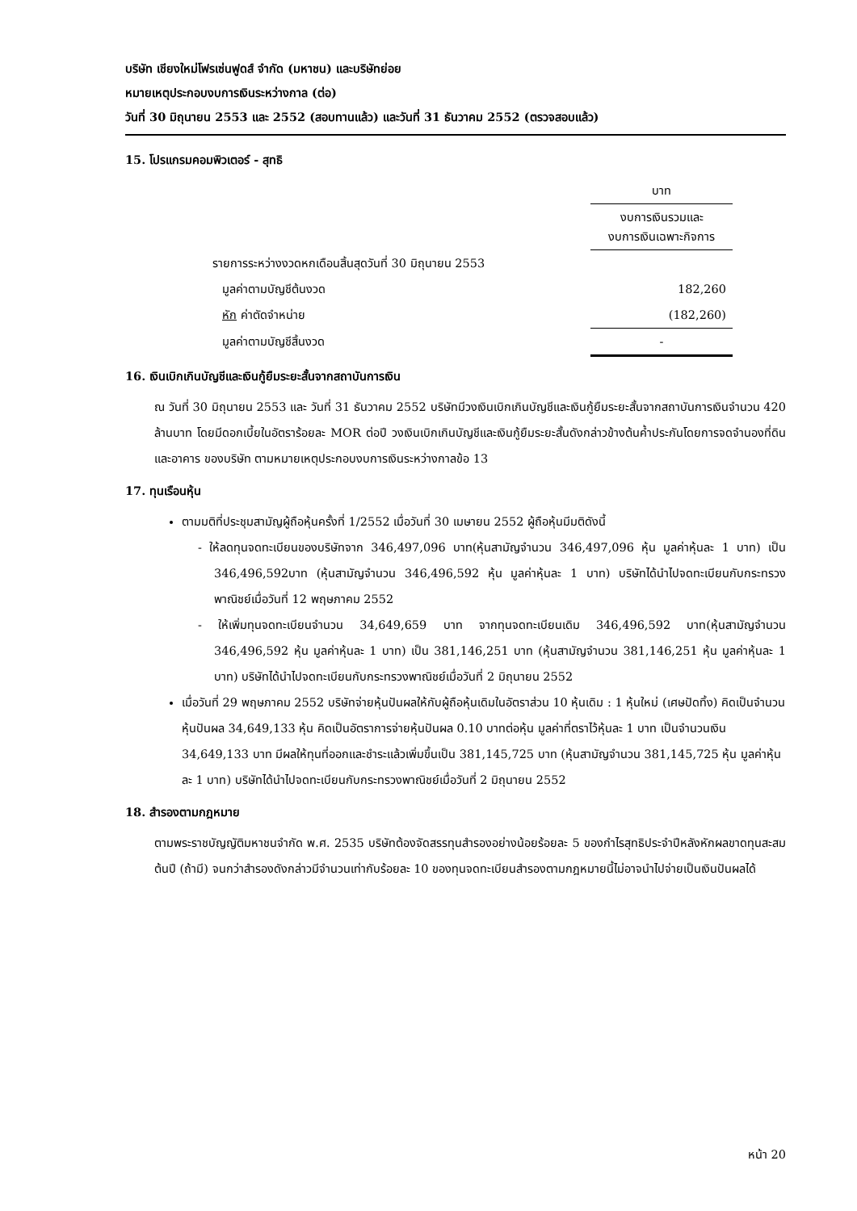บริษัท เชียงใหม่โฟรเซ่นฟูดส์ จำกัด (มหาชน) และบริษัทย่อย
หมายเหตุประกอบงบการเงินระหว่างกาล (ต่อ)
วันที่ 30 มิถุนายน 2553 และ 2552 (สอบทานแล้ว) และวันที่ 31 ธันวาคม 2552 (ตรวจสอบแล้ว)
15. โปรแกรมคอมพิวเตอร์ - สุทธิ
| | บาท |
| | งบการเงินรวมและ งบการเงินเฉพาะกิจการ |
| รายการระหว่างงวดหกเดือนสิ้นสุดวันที่ 30 มิถุนายน 2553 | |
| มูลค่าตามบัญชีต้นงวด | 182,260 |
| หัก ค่าตัดจำหน่าย | (182,260) |
| มูลค่าตามบัญชีสิ้นงวด | - |
16. เงินเบิกเกินบัญชีและเงินกู้ยืมระยะสั้นจากสถาบันการเงิน
ณ วันที่ 30 มิถุนายน 2553 และ วันที่ 31 ธันวาคม 2552 บริษัทมีวงเงินเบิกเกินบัญชีและเงินกู้ยืมระยะสั้นจากสถาบันการเงินจำนวน 420 ล้านบาท โดยมีดอกเบี้ยในอัตราร้อยละ MOR ต่อปี วงเงินเบิกเกินบัญชีและเงินกู้ยืมระยะสั้นดังกล่าวข้างต้นค้ำประกันโดยการจดจำนองที่ดินและอาคาร ของบริษัท ตามหมายเหตุประกอบงบการเงินระหว่างกาลข้อ 13
17. ทุนเรือนหุ้น
ตามมติที่ประชุมสามัญผู้ถือหุ้นครั้งที่ 1/2552 เมื่อวันที่ 30 เมษายน 2552 ผู้ถือหุ้นมีมติดังนี้
- ให้ลดทุนจดทะเบียนของบริษัทจาก 346,497,096 บาท(หุ้นสามัญจำนวน 346,497,096 หุ้น มูลค่าหุ้นละ 1 บาท) เป็น 346,496,592บาท (หุ้นสามัญจำนวน 346,496,592 หุ้น มูลค่าหุ้นละ 1 บาท) บริษัทได้นำไปจดทะเบียนกับกระทรวงพาณิชย์เมื่อวันที่ 12 พฤษภาคม 2552
- ให้เพิ่มทุนจดทะเบียนจำนวน 34,649,659 บาท จากทุนจดทะเบียนเดิม 346,496,592 บาท(หุ้นสามัญจำนวน 346,496,592 หุ้น มูลค่าหุ้นละ 1 บาท) เป็น 381,146,251 บาท (หุ้นสามัญจำนวน 381,146,251 หุ้น มูลค่าหุ้นละ 1 บาท) บริษัทได้นำไปจดทะเบียนกับกระทรวงพาณิชย์เมื่อวันที่ 2 มิถุนายน 2552
เมื่อวันที่ 29 พฤษภาคม 2552 บริษัทจ่ายหุ้นปันผลให้กับผู้ถือหุ้นเดิมในอัตราส่วน 10 หุ้นเดิม : 1 หุ้นใหม่ (เศษปัดทิ้ง) คิดเป็นจำนวนหุ้นปันผล 34,649,133 หุ้น คิดเป็นอัตราการจ่ายหุ้นปันผล 0.10 บาทต่อหุ้น มูลค่าที่ตราไว้หุ้นละ 1 บาท เป็นจำนวนเงิน 34,649,133 บาท มีผลให้ทุนที่ออกและชำระแล้วเพิ่มขึ้นเป็น 381,145,725 บาท (หุ้นสามัญจำนวน 381,145,725 หุ้น มูลค่าหุ้นละ 1 บาท) บริษัทได้นำไปจดทะเบียนกับกระทรวงพาณิชย์เมื่อวันที่ 2 มิถุนายน 2552
18. สำรองตามกฎหมาย
ตามพระราชบัญญัติมหาชนจำกัด พ.ศ. 2535 บริษัทต้องจัดสรรทุนสำรองอย่างน้อยร้อยละ 5 ของกำไรสุทธิประจำปีหลังหักผลขาดทุนสะสมต้นปี (ถ้ามี) จนกว่าสำรองดังกล่าวมีจำนวนเท่ากับร้อยละ 10 ของทุนจดทะเบียนสำรองตามกฎหมายนี้ไม่อาจนำไปจ่ายเป็นเงินปันผลได้
หน้า 20